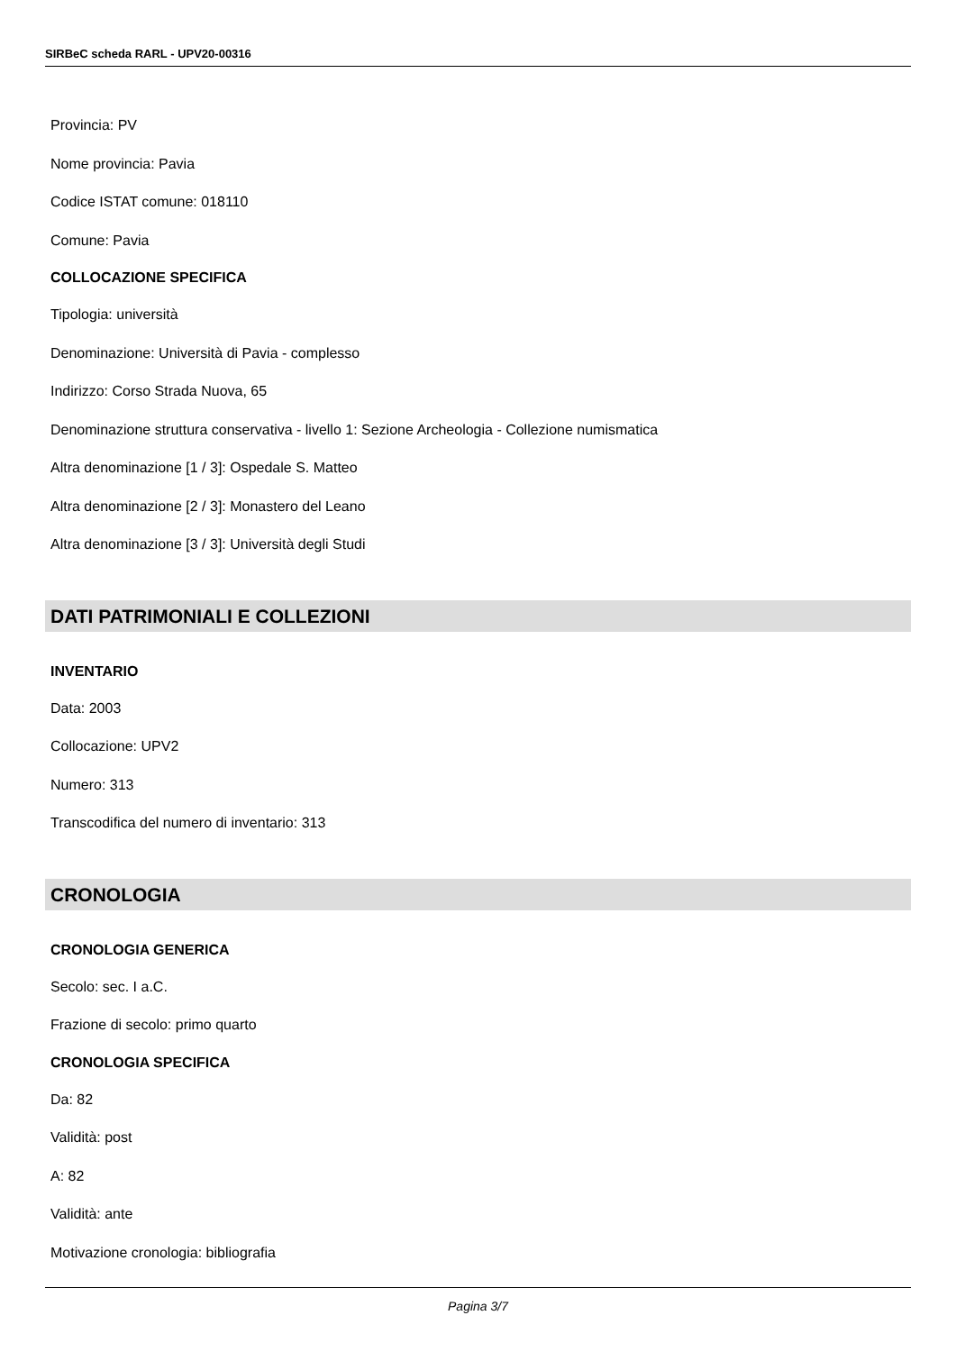SIRBeC scheda RARL - UPV20-00316
Provincia: PV
Nome provincia: Pavia
Codice ISTAT comune: 018110
Comune: Pavia
COLLOCAZIONE SPECIFICA
Tipologia: università
Denominazione: Università di Pavia - complesso
Indirizzo: Corso Strada Nuova, 65
Denominazione struttura conservativa - livello 1: Sezione Archeologia - Collezione numismatica
Altra denominazione [1 / 3]: Ospedale S. Matteo
Altra denominazione [2 / 3]: Monastero del Leano
Altra denominazione [3 / 3]: Università degli Studi
DATI PATRIMONIALI E COLLEZIONI
INVENTARIO
Data: 2003
Collocazione: UPV2
Numero: 313
Transcodifica del numero di inventario: 313
CRONOLOGIA
CRONOLOGIA GENERICA
Secolo: sec. I a.C.
Frazione di secolo: primo quarto
CRONOLOGIA SPECIFICA
Da: 82
Validità: post
A: 82
Validità: ante
Motivazione cronologia: bibliografia
Pagina 3/7